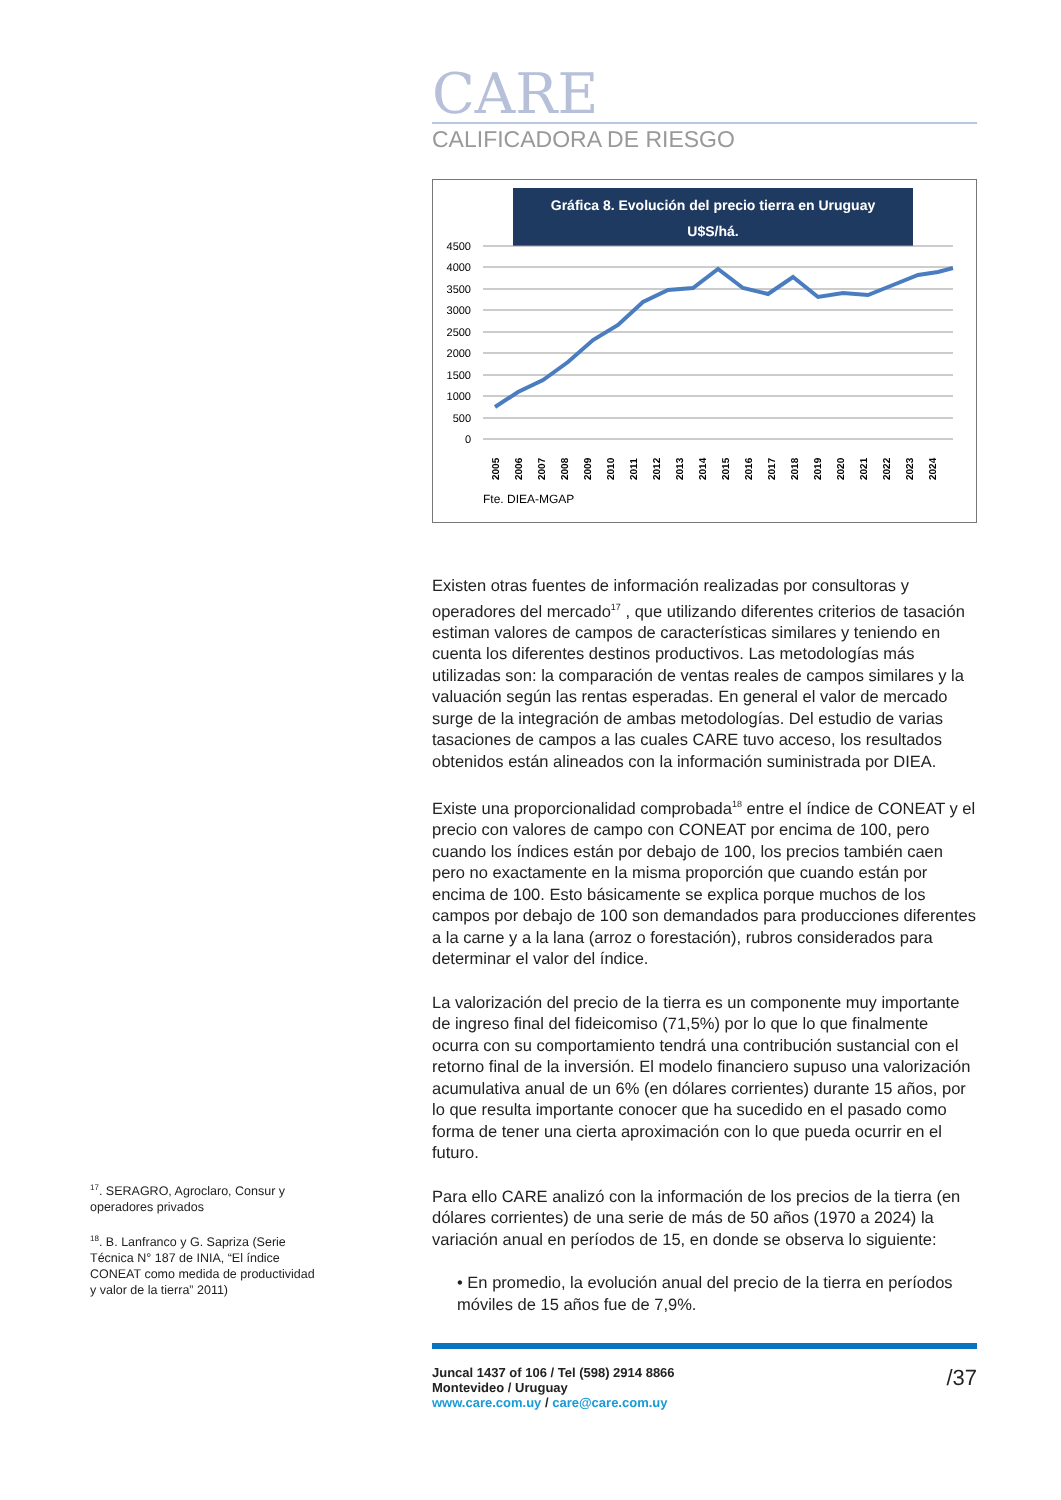CARE
CALIFICADORA DE RIESGO
Gráfica 8. Evolución del precio tierra en Uruguay
U$S/há.
4500
4000
3500
3000
2500
2000
1500
1000
500
0
2005
2006
2007
2008
2009
2010
2011
2012
2013
2014
2015
2016
2017
2018
2019
2020
2021
2022
2023
2024
Fte. DIEA-MGAP
Existen otras fuentes de información realizadas por consultoras y operadores del mercado<sup>17</sup> , que utilizando diferentes criterios de tasación estiman valores de campos de características similares y teniendo en cuenta los diferentes destinos productivos. Las metodologías más utilizadas son: la comparación de ventas reales de campos similares y la valuación según las rentas esperadas. En general el valor de mercado surge de la integración de ambas metodologías. Del estudio de varias tasaciones de campos a las cuales CARE tuvo acceso, los resultados obtenidos están alineados con la información suministrada por DIEA.
Existe una proporcionalidad comprobada<sup>18</sup> entre el índice de CONEAT y el precio con valores de campo con CONEAT por encima de 100, pero cuando los índices están por debajo de 100, los precios también caen pero no exactamente en la misma proporción que cuando están por encima de 100. Esto básicamente se explica porque muchos de los campos por debajo de 100 son demandados para producciones diferentes a la carne y a la lana (arroz o forestación), rubros considerados para determinar el valor del índice.
La valorización del precio de la tierra es un componente muy importante de ingreso final del fideicomiso (71,5%) por lo que lo que finalmente ocurra con su comportamiento tendrá una contribución sustancial con el retorno final de la inversión. El modelo financiero supuso una valorización acumulativa anual de un 6% (en dólares corrientes) durante 15 años, por lo que resulta importante conocer que ha sucedido en el pasado como forma de tener una cierta aproximación con lo que pueda ocurrir en el futuro.
Para ello CARE analizó con la información de los precios de la tierra (en dólares corrientes) de una serie de más de 50 años (1970 a 2024) la variación anual en períodos de 15, en donde se observa lo siguiente:
• En promedio, la evolución anual del precio de la tierra en períodos móviles de 15 años fue de 7,9%.
<sup>17</sup>. SERAGRO, Agroclaro, Consur y operadores privados
<sup>18</sup>. B. Lanfranco y G. Sapriza (Serie Técnica N° 187 de INIA, “El índice CONEAT como medida de productividad y valor de la tierra” 2011)
Juncal 1437 of 106 / Tel (598) 2914 8866
Montevideo / Uruguay
www.care.com.uy / care@care.com.uy
/37